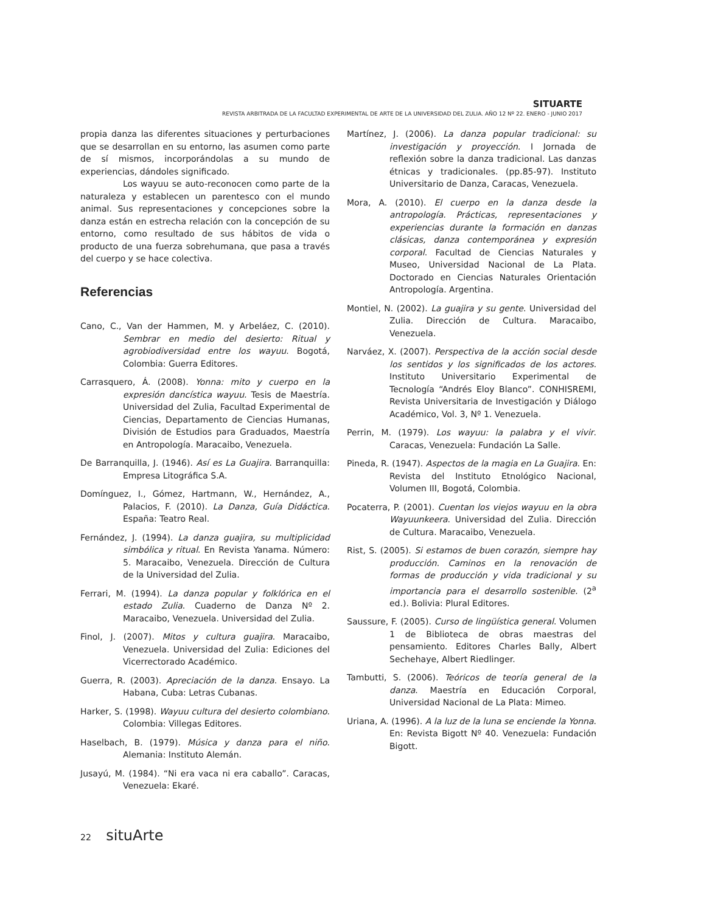SITUARTE
REVISTA ARBITRADA DE LA FACULTAD EXPERIMENTAL DE ARTE DE LA UNIVERSIDAD DEL ZULIA. AÑO 12 Nº 22. ENERO - JUNIO 2017
propia danza las diferentes situaciones y perturbaciones que se desarrollan en su entorno, las asumen como parte de sí mismos, incorporándolas a su mundo de experiencias, dándoles significado.
Los wayuu se auto-reconocen como parte de la naturaleza y establecen un parentesco con el mundo animal. Sus representaciones y concepciones sobre la danza están en estrecha relación con la concepción de su entorno, como resultado de sus hábitos de vida o producto de una fuerza sobrehumana, que pasa a través del cuerpo y se hace colectiva.
Referencias
Cano, C., Van der Hammen, M. y Arbeláez, C. (2010). Sembrar en medio del desierto: Ritual y agrobiodiversidad entre los wayuu. Bogotá, Colombia: Guerra Editores.
Carrasquero, Á. (2008). Yonna: mito y cuerpo en la expresión dancística wayuu. Tesis de Maestría. Universidad del Zulia, Facultad Experimental de Ciencias, Departamento de Ciencias Humanas, División de Estudios para Graduados, Maestría en Antropología. Maracaibo, Venezuela.
De Barranquilla, J. (1946). Así es La Guajira. Barranquilla: Empresa Litográfica S.A.
Domínguez, I., Gómez, Hartmann, W., Hernández, A., Palacios, F. (2010). La Danza, Guía Didáctica. España: Teatro Real.
Fernández, J. (1994). La danza guajira, su multiplicidad simbólica y ritual. En Revista Yanama. Número: 5. Maracaibo, Venezuela. Dirección de Cultura de la Universidad del Zulia.
Ferrari, M. (1994). La danza popular y folklórica en el estado Zulia. Cuaderno de Danza Nº 2. Maracaibo, Venezuela. Universidad del Zulia.
Finol, J. (2007). Mitos y cultura guajira. Maracaibo, Venezuela. Universidad del Zulia: Ediciones del Vicerrectorado Académico.
Guerra, R. (2003). Apreciación de la danza. Ensayo. La Habana, Cuba: Letras Cubanas.
Harker, S. (1998). Wayuu cultura del desierto colombiano. Colombia: Villegas Editores.
Haselbach, B. (1979). Música y danza para el niño. Alemania: Instituto Alemán.
Jusayú, M. (1984). “Ni era vaca ni era caballo”. Caracas, Venezuela: Ekaré.
Martínez, J. (2006). La danza popular tradicional: su investigación y proyección. I Jornada de reflexión sobre la danza tradicional. Las danzas étnicas y tradicionales. (pp.85-97). Instituto Universitario de Danza, Caracas, Venezuela.
Mora, A. (2010). El cuerpo en la danza desde la antropología. Prácticas, representaciones y experiencias durante la formación en danzas clásicas, danza contemporánea y expresión corporal. Facultad de Ciencias Naturales y Museo, Universidad Nacional de La Plata. Doctorado en Ciencias Naturales Orientación Antropología. Argentina.
Montiel, N. (2002). La guajira y su gente. Universidad del Zulia. Dirección de Cultura. Maracaibo, Venezuela.
Narváez, X. (2007). Perspectiva de la acción social desde los sentidos y los significados de los actores. Instituto Universitario Experimental de Tecnología “Andrés Eloy Blanco”. CONHISREMI, Revista Universitaria de Investigación y Diálogo Académico, Vol. 3, Nº 1. Venezuela.
Perrin, M. (1979). Los wayuu: la palabra y el vivir. Caracas, Venezuela: Fundación La Salle.
Pineda, R. (1947). Aspectos de la magia en La Guajira. En: Revista del Instituto Etnológico Nacional, Volumen III, Bogotá, Colombia.
Pocaterra, P. (2001). Cuentan los viejos wayuu en la obra Wayuunkeera. Universidad del Zulia. Dirección de Cultura. Maracaibo, Venezuela.
Rist, S. (2005). Si estamos de buen corazón, siempre hay producción. Caminos en la renovación de formas de producción y vida tradicional y su importancia para el desarrollo sostenible. (2<sup>a</sup> ed.). Bolivia: Plural Editores.
Saussure, F. (2005). Curso de lingüística general. Volumen 1 de Biblioteca de obras maestras del pensamiento. Editores Charles Bally, Albert Sechehaye, Albert Riedlinger.
Tambutti, S. (2006). Teóricos de teoría general de la danza. Maestría en Educación Corporal, Universidad Nacional de La Plata: Mimeo.
Uriana, A. (1996). A la luz de la luna se enciende la Yonna. En: Revista Bigott Nº 40. Venezuela: Fundación Bigott.
22 situArte